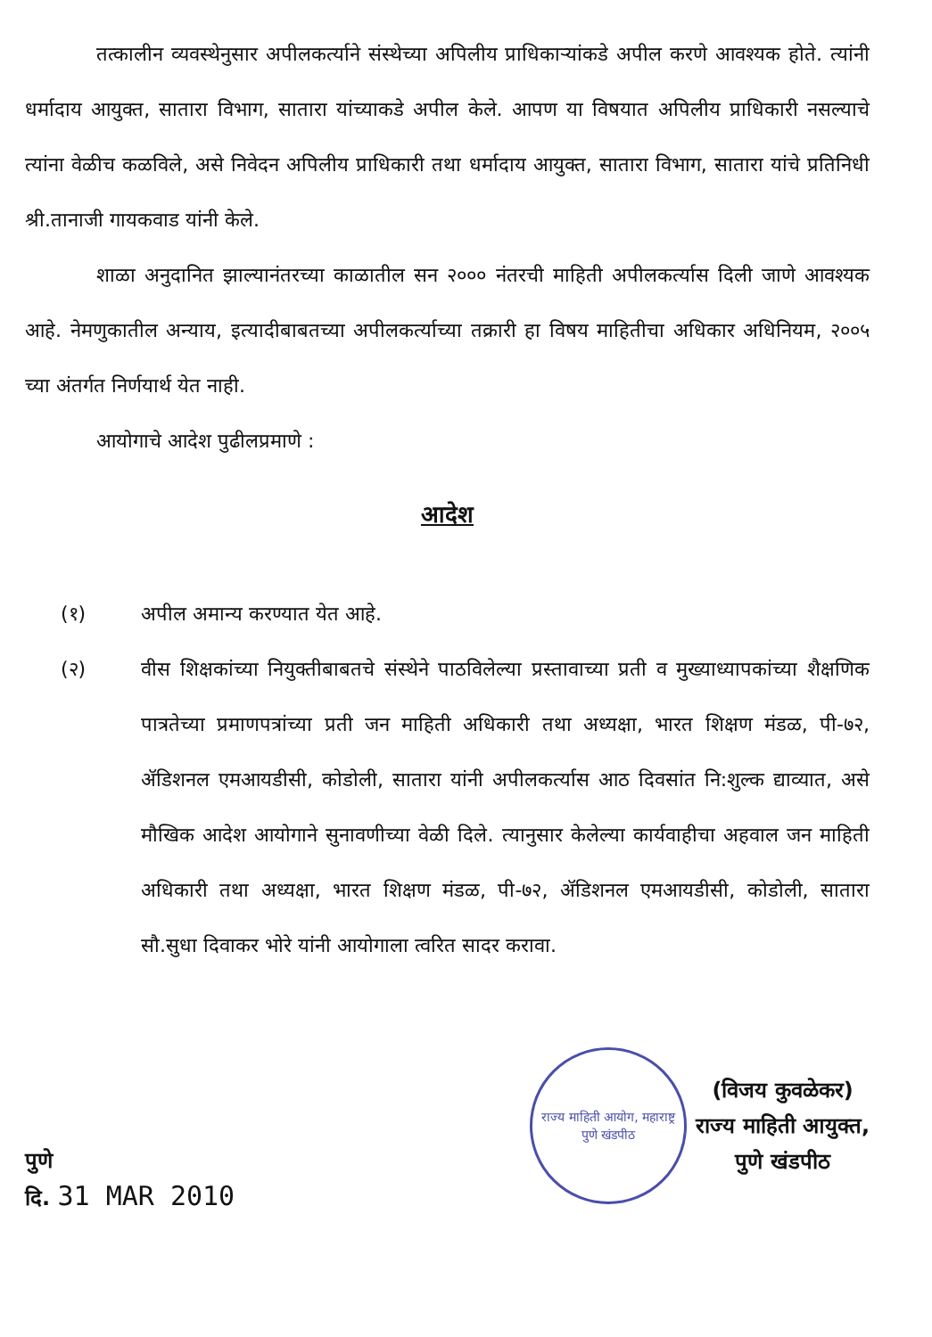तत्कालीन व्यवस्थेनुसार अपीलकर्त्याने संस्थेच्या अपिलीय प्राधिकाऱ्यांकडे अपील करणे आवश्यक होते. त्यांनी धर्मादाय आयुक्त, सातारा विभाग, सातारा यांच्याकडे अपील केले. आपण या विषयात अपिलीय प्राधिकारी नसल्याचे त्यांना वेळीच कळविले, असे निवेदन अपिलीय प्राधिकारी तथा धर्मादाय आयुक्त, सातारा विभाग, सातारा यांचे प्रतिनिधी श्री.तानाजी गायकवाड यांनी केले.
शाळा अनुदानित झाल्यानंतरच्या काळातील सन २००० नंतरची माहिती अपीलकर्त्यास दिली जाणे आवश्यक आहे. नेमणुकातील अन्याय, इत्यादीबाबतच्या अपीलकर्त्याच्या तक्रारी हा विषय माहितीचा अधिकार अधिनियम, २००५ च्या अंतर्गत निर्णयार्थ येत नाही.
आयोगाचे आदेश पुढीलप्रमाणे :
आदेश
(१) अपील अमान्य करण्यात येत आहे.
(२) वीस शिक्षकांच्या नियुक्तीबाबतचे संस्थेने पाठविलेल्या प्रस्तावाच्या प्रती व मुख्याध्यापकांच्या शैक्षणिक पात्रतेच्या प्रमाणपत्रांच्या प्रती जन माहिती अधिकारी तथा अध्यक्षा, भारत शिक्षण मंडळ, पी-७२, ॲडिशनल एमआयडीसी, कोडोली, सातारा यांनी अपीलकर्त्यास आठ दिवसांत नि:शुल्क द्याव्यात, असे मौखिक आदेश आयोगाने सुनावणीच्या वेळी दिले. त्यानुसार केलेल्या कार्यवाहीचा अहवाल जन माहिती अधिकारी तथा अध्यक्षा, भारत शिक्षण मंडळ, पी-७२, ॲडिशनल एमआयडीसी, कोडोली, सातारा सौ.सुधा दिवाकर भोरे यांनी आयोगाला त्वरित सादर करावा.
पुणे
दि. 31 MAR 2010
राज्य माहिती आयोग, महाराष्ट्र
पुणे खंडपीठ
(विजय कुवळेकर)
राज्य माहिती आयुक्त,
पुणे खंडपीठ